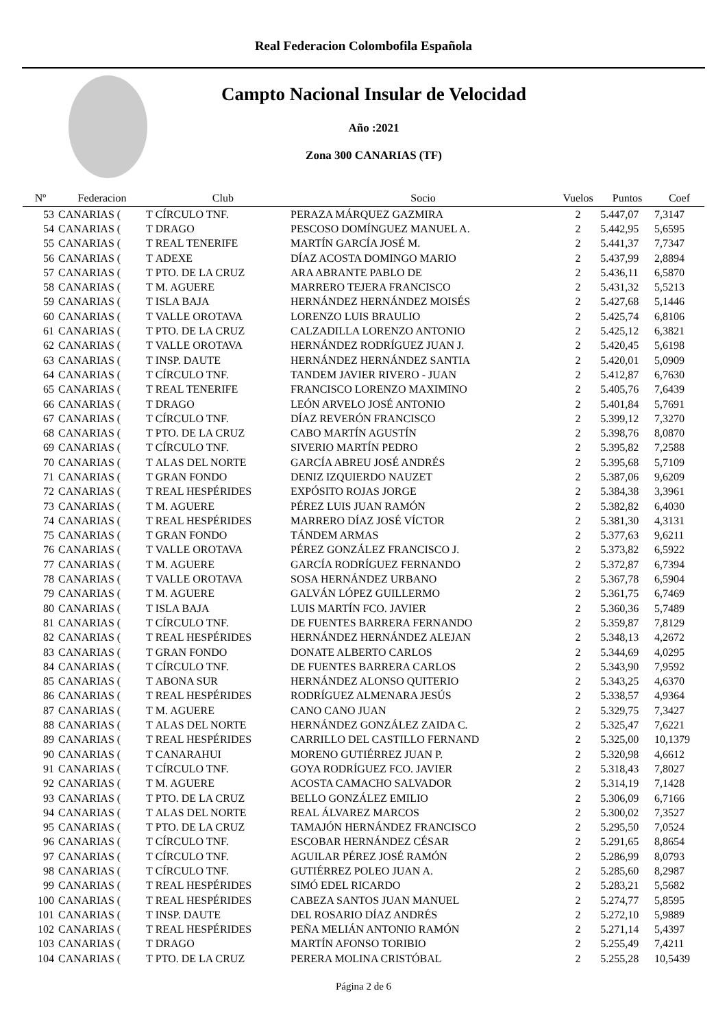Real Federacion Colombofila Española
Campto Nacional Insular de Velocidad
Año :2021
Zona 300 CANARIAS (TF)
| Nº | Federacion | | Club | Socio | Vuelos | Puntos | Coef |
| --- | --- | --- | --- | --- | --- | --- | --- |
| 53 | CANARIAS ( | T | CÍRCULO TNF. | PERAZA MÁRQUEZ GAZMIRA | 2 | 5.447,07 | 7,3147 |
| 54 | CANARIAS ( | T | DRAGO | PESCOSO DOMÍNGUEZ MANUEL A. | 2 | 5.442,95 | 5,6595 |
| 55 | CANARIAS ( | T | REAL TENERIFE | MARTÍN GARCÍA JOSÉ M. | 2 | 5.441,37 | 7,7347 |
| 56 | CANARIAS ( | T | ADEXE | DÍAZ ACOSTA DOMINGO MARIO | 2 | 5.437,99 | 2,8894 |
| 57 | CANARIAS ( | T | PTO. DE LA CRUZ | ARA ABRANTE PABLO DE | 2 | 5.436,11 | 6,5870 |
| 58 | CANARIAS ( | T | M. AGUERE | MARRERO TEJERA FRANCISCO | 2 | 5.431,32 | 5,5213 |
| 59 | CANARIAS ( | T | ISLA BAJA | HERNÁNDEZ HERNÁNDEZ MOISÉS | 2 | 5.427,68 | 5,1446 |
| 60 | CANARIAS ( | T | VALLE OROTAVA | LORENZO LUIS BRAULIO | 2 | 5.425,74 | 6,8106 |
| 61 | CANARIAS ( | T | PTO. DE LA CRUZ | CALZADILLA LORENZO ANTONIO | 2 | 5.425,12 | 6,3821 |
| 62 | CANARIAS ( | T | VALLE OROTAVA | HERNÁNDEZ RODRÍGUEZ JUAN J. | 2 | 5.420,45 | 5,6198 |
| 63 | CANARIAS ( | T | INSP. DAUTE | HERNÁNDEZ HERNÁNDEZ SANTIA | 2 | 5.420,01 | 5,0909 |
| 64 | CANARIAS ( | T | CÍRCULO TNF. | TANDEM JAVIER RIVERO - JUAN | 2 | 5.412,87 | 6,7630 |
| 65 | CANARIAS ( | T | REAL TENERIFE | FRANCISCO LORENZO MAXIMINO | 2 | 5.405,76 | 7,6439 |
| 66 | CANARIAS ( | T | DRAGO | LEÓN ARVELO JOSÉ ANTONIO | 2 | 5.401,84 | 5,7691 |
| 67 | CANARIAS ( | T | CÍRCULO TNF. | DÍAZ REVERÓN FRANCISCO | 2 | 5.399,12 | 7,3270 |
| 68 | CANARIAS ( | T | PTO. DE LA CRUZ | CABO MARTÍN AGUSTÍN | 2 | 5.398,76 | 8,0870 |
| 69 | CANARIAS ( | T | CÍRCULO TNF. | SIVERIO MARTÍN PEDRO | 2 | 5.395,82 | 7,2588 |
| 70 | CANARIAS ( | T | ALAS DEL NORTE | GARCÍA ABREU JOSÉ ANDRÉS | 2 | 5.395,68 | 5,7109 |
| 71 | CANARIAS ( | T | GRAN FONDO | DENIZ IZQUIERDO NAUZET | 2 | 5.387,06 | 9,6209 |
| 72 | CANARIAS ( | T | REAL HESPÉRIDES | EXPÓSITO ROJAS JORGE | 2 | 5.384,38 | 3,3961 |
| 73 | CANARIAS ( | T | M. AGUERE | PÉREZ LUIS JUAN RAMÓN | 2 | 5.382,82 | 6,4030 |
| 74 | CANARIAS ( | T | REAL HESPÉRIDES | MARRERO DÍAZ JOSÉ VÍCTOR | 2 | 5.381,30 | 4,3131 |
| 75 | CANARIAS ( | T | GRAN FONDO | TÁNDEM ARMAS | 2 | 5.377,63 | 9,6211 |
| 76 | CANARIAS ( | T | VALLE OROTAVA | PÉREZ GONZÁLEZ FRANCISCO J. | 2 | 5.373,82 | 6,5922 |
| 77 | CANARIAS ( | T | M. AGUERE | GARCÍA RODRÍGUEZ FERNANDO | 2 | 5.372,87 | 6,7394 |
| 78 | CANARIAS ( | T | VALLE OROTAVA | SOSA HERNÁNDEZ URBANO | 2 | 5.367,78 | 6,5904 |
| 79 | CANARIAS ( | T | M. AGUERE | GALVÁN LÓPEZ GUILLERMO | 2 | 5.361,75 | 6,7469 |
| 80 | CANARIAS ( | T | ISLA BAJA | LUIS MARTÍN FCO. JAVIER | 2 | 5.360,36 | 5,7489 |
| 81 | CANARIAS ( | T | CÍRCULO TNF. | DE FUENTES BARRERA FERNANDO | 2 | 5.359,87 | 7,8129 |
| 82 | CANARIAS ( | T | REAL HESPÉRIDES | HERNÁNDEZ HERNÁNDEZ ALEJAN | 2 | 5.348,13 | 4,2672 |
| 83 | CANARIAS ( | T | GRAN FONDO | DONATE ALBERTO CARLOS | 2 | 5.344,69 | 4,0295 |
| 84 | CANARIAS ( | T | CÍRCULO TNF. | DE FUENTES BARRERA CARLOS | 2 | 5.343,90 | 7,9592 |
| 85 | CANARIAS ( | T | ABONA SUR | HERNÁNDEZ ALONSO QUITERIO | 2 | 5.343,25 | 4,6370 |
| 86 | CANARIAS ( | T | REAL HESPÉRIDES | RODRÍGUEZ ALMENARA JESÚS | 2 | 5.338,57 | 4,9364 |
| 87 | CANARIAS ( | T | M. AGUERE | CANO CANO JUAN | 2 | 5.329,75 | 7,3427 |
| 88 | CANARIAS ( | T | ALAS DEL NORTE | HERNÁNDEZ GONZÁLEZ ZAIDA C. | 2 | 5.325,47 | 7,6221 |
| 89 | CANARIAS ( | T | REAL HESPÉRIDES | CARRILLO DEL CASTILLO FERNAND | 2 | 5.325,00 | 10,1379 |
| 90 | CANARIAS ( | T | CANARAHUI | MORENO GUTIÉRREZ JUAN P. | 2 | 5.320,98 | 4,6612 |
| 91 | CANARIAS ( | T | CÍRCULO TNF. | GOYA RODRÍGUEZ FCO. JAVIER | 2 | 5.318,43 | 7,8027 |
| 92 | CANARIAS ( | T | M. AGUERE | ACOSTA CAMACHO SALVADOR | 2 | 5.314,19 | 7,1428 |
| 93 | CANARIAS ( | T | PTO. DE LA CRUZ | BELLO GONZÁLEZ EMILIO | 2 | 5.306,09 | 6,7166 |
| 94 | CANARIAS ( | T | ALAS DEL NORTE | REAL ÁLVAREZ MARCOS | 2 | 5.300,02 | 7,3527 |
| 95 | CANARIAS ( | T | PTO. DE LA CRUZ | TAMAJÓN HERNÁNDEZ FRANCISCO | 2 | 5.295,50 | 7,0524 |
| 96 | CANARIAS ( | T | CÍRCULO TNF. | ESCOBAR HERNÁNDEZ CÉSAR | 2 | 5.291,65 | 8,8654 |
| 97 | CANARIAS ( | T | CÍRCULO TNF. | AGUILAR PÉREZ JOSÉ RAMÓN | 2 | 5.286,99 | 8,0793 |
| 98 | CANARIAS ( | T | CÍRCULO TNF. | GUTIÉRREZ POLEO JUAN A. | 2 | 5.285,60 | 8,2987 |
| 99 | CANARIAS ( | T | REAL HESPÉRIDES | SIMÓ EDEL RICARDO | 2 | 5.283,21 | 5,5682 |
| 100 | CANARIAS ( | T | REAL HESPÉRIDES | CABEZA SANTOS JUAN MANUEL | 2 | 5.274,77 | 5,8595 |
| 101 | CANARIAS ( | T | INSP. DAUTE | DEL ROSARIO DÍAZ ANDRÉS | 2 | 5.272,10 | 5,9889 |
| 102 | CANARIAS ( | T | REAL HESPÉRIDES | PEÑA MELIÁN ANTONIO RAMÓN | 2 | 5.271,14 | 5,4397 |
| 103 | CANARIAS ( | T | DRAGO | MARTÍN AFONSO TORIBIO | 2 | 5.255,49 | 7,4211 |
| 104 | CANARIAS ( | T | PTO. DE LA CRUZ | PERERA MOLINA CRISTÓBAL | 2 | 5.255,28 | 10,5439 |
Página 2 de 6